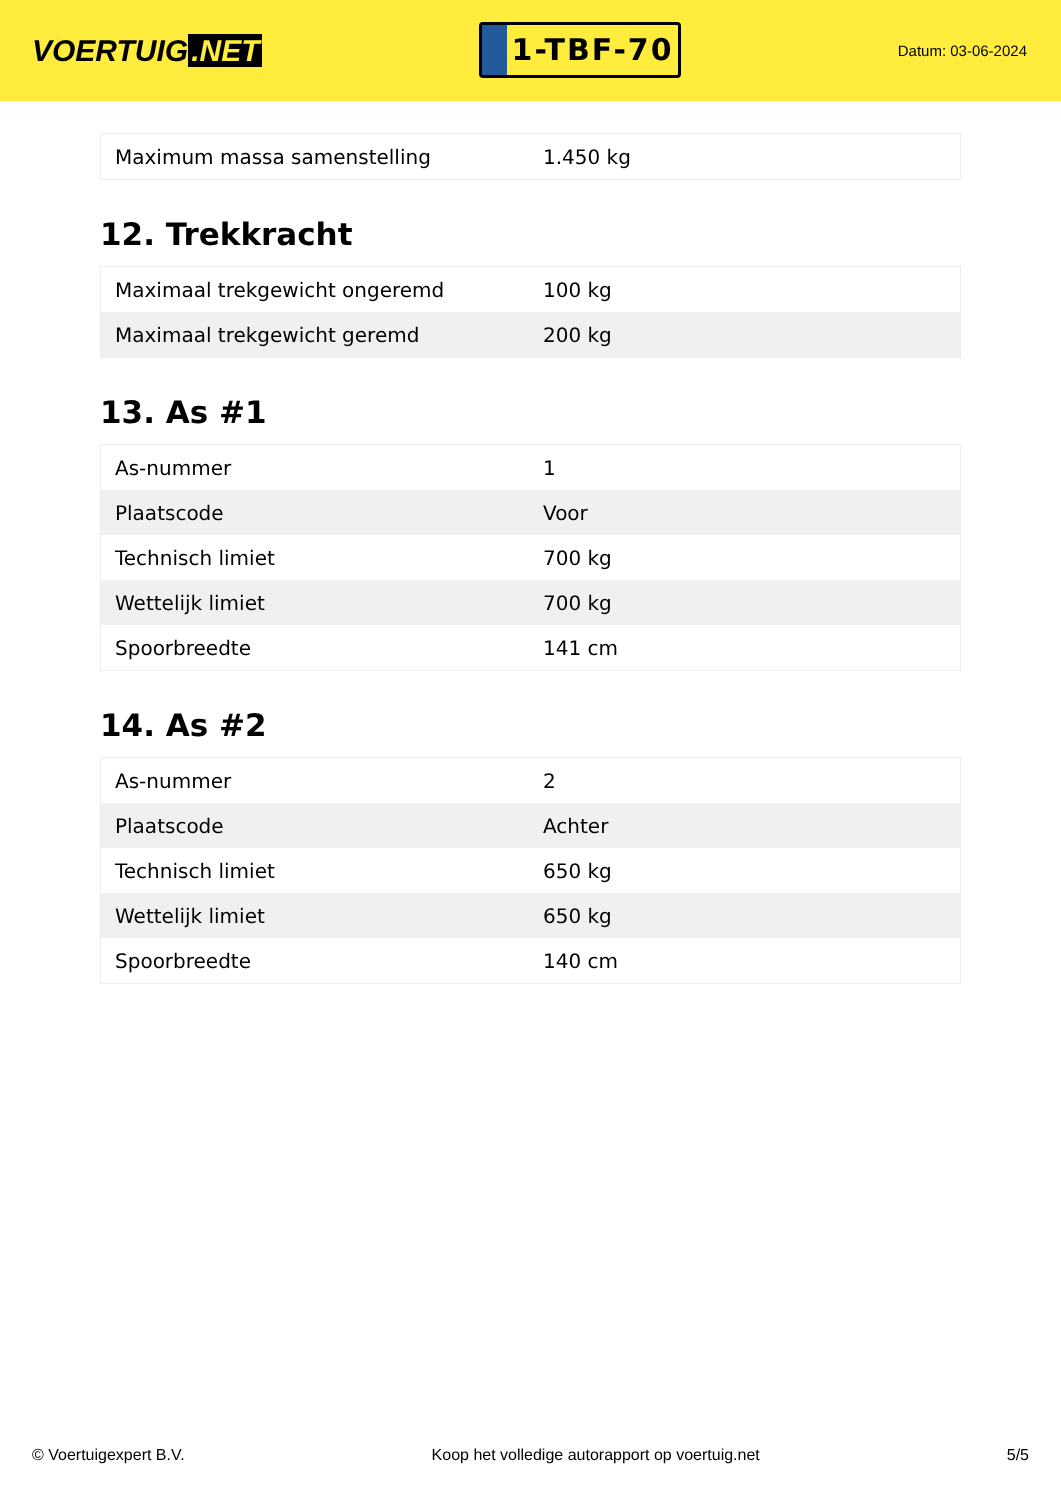VOERTUIG.NET
1-TBF-70
Datum: 03-06-2024
| Maximum massa samenstelling | 1.450 kg |
12. Trekkracht
| Maximaal trekgewicht ongeremd | 100 kg |
| Maximaal trekgewicht geremd | 200 kg |
13. As #1
| As-nummer | 1 |
| Plaatscode | Voor |
| Technisch limiet | 700 kg |
| Wettelijk limiet | 700 kg |
| Spoorbreedte | 141 cm |
14. As #2
| As-nummer | 2 |
| Plaatscode | Achter |
| Technisch limiet | 650 kg |
| Wettelijk limiet | 650 kg |
| Spoorbreedte | 140 cm |
© Voertuigexpert B.V. Koop het volledige autorapport op voertuig.net 5/5